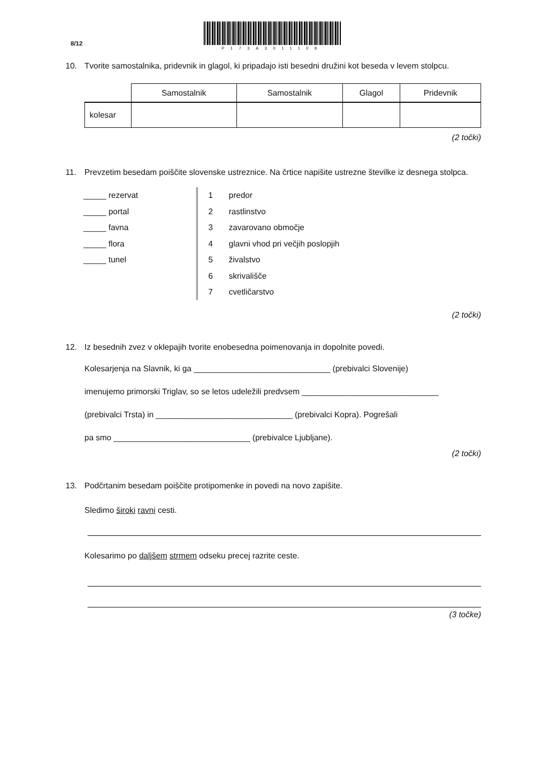8/12
P173A3011108
10. Tvorite samostalnika, pridevnik in glagol, ki pripadajo isti besedni družini kot beseda v levem stolpcu.
| | Samostalnik | Samostalnik | Glagol | Pridevnik |
| --- | --- | --- | --- | --- |
| kolesar | | | | |
(2 točki)
11. Prevzetim besedam poiščite slovenske ustreznice. Na črtice napišite ustrezne številke iz desnega stolpca.
_____ rezervat
_____ portal
_____ favna
_____ flora
_____ tunel
1 predor
2 rastlinstvo
3 zavarovano območje
4 glavni vhod pri večjih poslopjih
5 živalstvo
6 skrivališče
7 cvetličarstvo
(2 točki)
12. Iz besednih zvez v oklepajih tvorite enobesedna poimenovanja in dopolnite povedi.
Kolesarjenja na Slavnik, ki ga ______________________________ (prebivalci Slovenije)
imenujemo primorski Triglav, so se letos udeležili predvsem ______________________________
(prebivalci Trsta) in ______________________________ (prebivalci Kopra). Pogrešali
pa smo ______________________________ (prebivalce Ljubljane).
(2 točki)
13. Podčrtanim besedam poiščite protipomenke in povedi na novo zapišite.
Sledimo široki ravni cesti.
Kolesarimo po daljšem strmem odseku precej razrite ceste.
(3 točke)